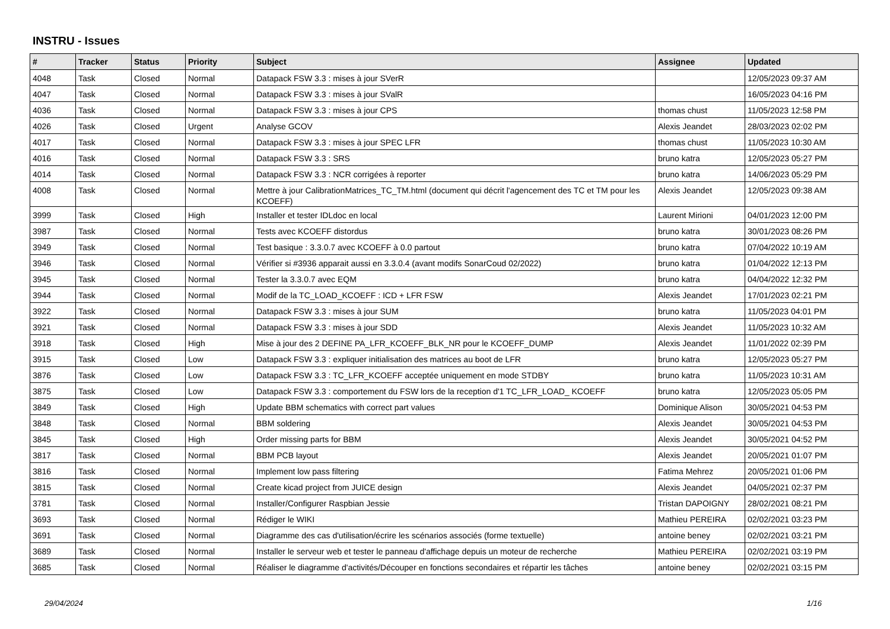INSTRU - Issues
| # | Tracker | Status | Priority | Subject | Assignee | Updated |
| --- | --- | --- | --- | --- | --- | --- |
| 4048 | Task | Closed | Normal | Datapack FSW 3.3 : mises à jour SVerR | | 12/05/2023 09:37 AM |
| 4047 | Task | Closed | Normal | Datapack FSW 3.3 : mises à jour SValR | | 16/05/2023 04:16 PM |
| 4036 | Task | Closed | Normal | Datapack FSW 3.3 : mises à jour CPS | thomas chust | 11/05/2023 12:58 PM |
| 4026 | Task | Closed | Urgent | Analyse GCOV | Alexis Jeandet | 28/03/2023 02:02 PM |
| 4017 | Task | Closed | Normal | Datapack FSW 3.3 : mises à jour SPEC LFR | thomas chust | 11/05/2023 10:30 AM |
| 4016 | Task | Closed | Normal | Datapack FSW 3.3 : SRS | bruno katra | 12/05/2023 05:27 PM |
| 4014 | Task | Closed | Normal | Datapack FSW 3.3 : NCR corrigées à reporter | bruno katra | 14/06/2023 05:29 PM |
| 4008 | Task | Closed | Normal | Mettre à jour CalibrationMatrices_TC_TM.html (document qui décrit l'agencement des TC et TM pour les KCOEFF) | Alexis Jeandet | 12/05/2023 09:38 AM |
| 3999 | Task | Closed | High | Installer et tester IDLdoc en local | Laurent Mirioni | 04/01/2023 12:00 PM |
| 3987 | Task | Closed | Normal | Tests avec KCOEFF distordus | bruno katra | 30/01/2023 08:26 PM |
| 3949 | Task | Closed | Normal | Test basique : 3.3.0.7 avec KCOEFF à 0.0 partout | bruno katra | 07/04/2022 10:19 AM |
| 3946 | Task | Closed | Normal | Vérifier si #3936 apparait aussi en 3.3.0.4 (avant modifs SonarCoud 02/2022) | bruno katra | 01/04/2022 12:13 PM |
| 3945 | Task | Closed | Normal | Tester la 3.3.0.7 avec EQM | bruno katra | 04/04/2022 12:32 PM |
| 3944 | Task | Closed | Normal | Modif de la TC_LOAD_KCOEFF : ICD + LFR FSW | Alexis Jeandet | 17/01/2023 02:21 PM |
| 3922 | Task | Closed | Normal | Datapack FSW 3.3 : mises à jour SUM | bruno katra | 11/05/2023 04:01 PM |
| 3921 | Task | Closed | Normal | Datapack FSW 3.3 : mises à jour SDD | Alexis Jeandet | 11/05/2023 10:32 AM |
| 3918 | Task | Closed | High | Mise à jour des 2 DEFINE PA_LFR_KCOEFF_BLK_NR pour le KCOEFF_DUMP | Alexis Jeandet | 11/01/2022 02:39 PM |
| 3915 | Task | Closed | Low | Datapack FSW 3.3 : expliquer initialisation des matrices au boot de LFR | bruno katra | 12/05/2023 05:27 PM |
| 3876 | Task | Closed | Low | Datapack FSW 3.3 : TC_LFR_KCOEFF acceptée uniquement en mode STDBY | bruno katra | 11/05/2023 10:31 AM |
| 3875 | Task | Closed | Low | Datapack FSW 3.3 : comportement du FSW lors de la reception d'1 TC_LFR_LOAD_ KCOEFF | bruno katra | 12/05/2023 05:05 PM |
| 3849 | Task | Closed | High | Update BBM schematics with correct part values | Dominique Alison | 30/05/2021 04:53 PM |
| 3848 | Task | Closed | Normal | BBM soldering | Alexis Jeandet | 30/05/2021 04:53 PM |
| 3845 | Task | Closed | High | Order missing parts for BBM | Alexis Jeandet | 30/05/2021 04:52 PM |
| 3817 | Task | Closed | Normal | BBM PCB layout | Alexis Jeandet | 20/05/2021 01:07 PM |
| 3816 | Task | Closed | Normal | Implement low pass filtering | Fatima Mehrez | 20/05/2021 01:06 PM |
| 3815 | Task | Closed | Normal | Create kicad project from JUICE design | Alexis Jeandet | 04/05/2021 02:37 PM |
| 3781 | Task | Closed | Normal | Installer/Configurer Raspbian Jessie | Tristan DAPOIGNY | 28/02/2021 08:21 PM |
| 3693 | Task | Closed | Normal | Rédiger le WIKI | Mathieu PEREIRA | 02/02/2021 03:23 PM |
| 3691 | Task | Closed | Normal | Diagramme des cas d'utilisation/écrire les scénarios associés (forme textuelle) | antoine beney | 02/02/2021 03:21 PM |
| 3689 | Task | Closed | Normal | Installer le serveur web et tester le panneau d'affichage depuis un moteur de recherche | Mathieu PEREIRA | 02/02/2021 03:19 PM |
| 3685 | Task | Closed | Normal | Réaliser le diagramme d'activités/Découper en fonctions secondaires et répartir les tâches | antoine beney | 02/02/2021 03:15 PM |
29/04/2024 1/16